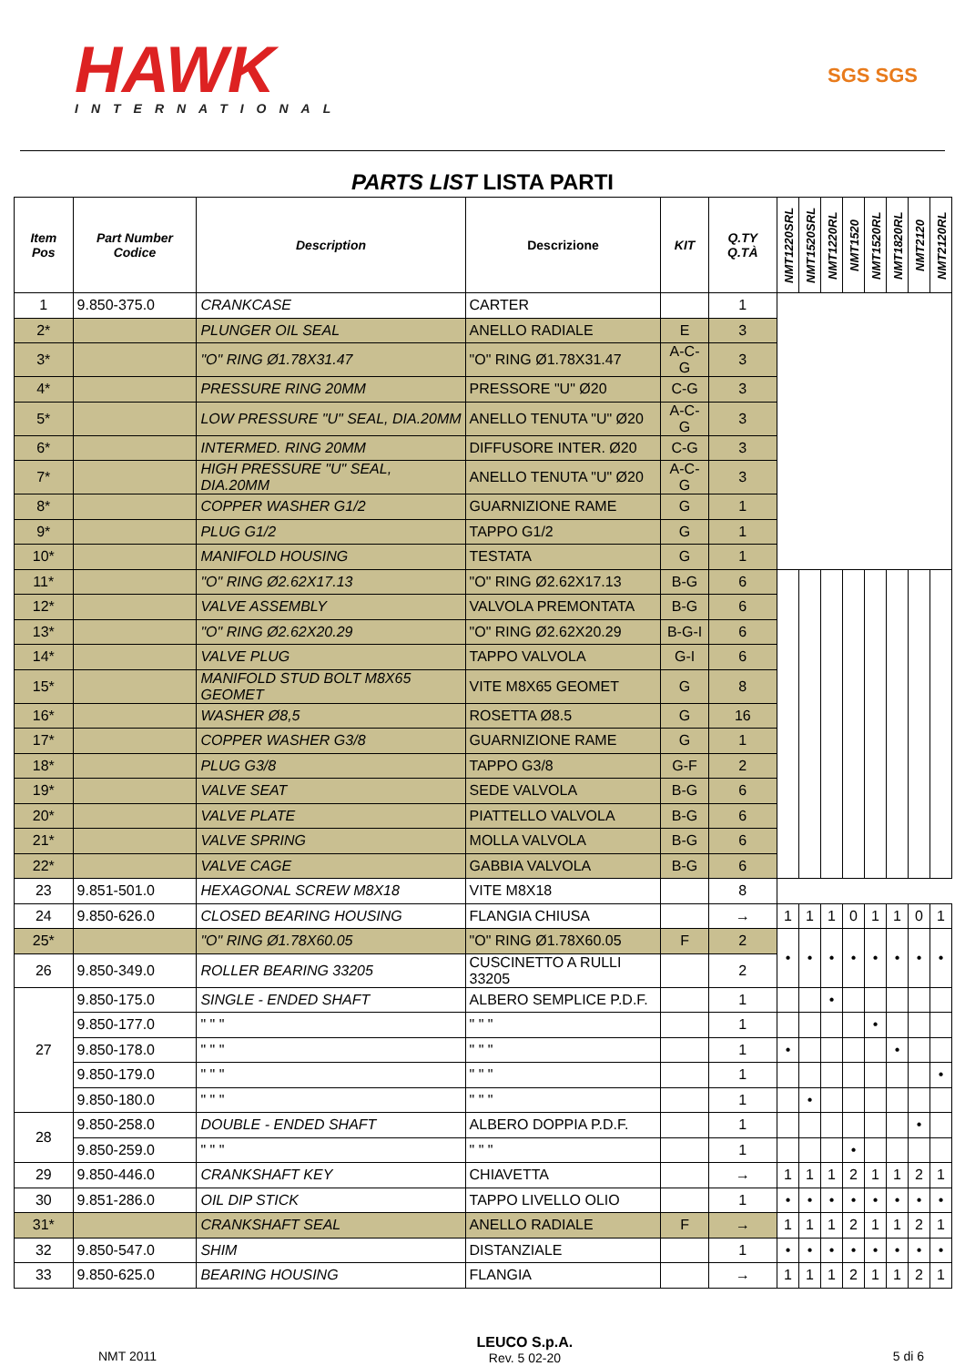HAWK
INTERNATIONAL
SGS SGS
PARTS LIST LISTA PARTI
| Item Pos | Part Number Codice | Description | Descrizione | KIT | Q.TY Q.TÀ | NMT1220SRL | NMT1520SRL | NMT1220RL | NMT1520 | NMT1520RL | NMT1820RL | NMT2120 | NMT2120RL |
| --- | --- | --- | --- | --- | --- | --- | --- | --- | --- | --- | --- | --- | --- |
| 1 | 9.850-375.0 | CRANKCASE | CARTER | | 1 | | | | | | | | |
| 2* | | PLUNGER OIL SEAL | ANELLO RADIALE | E | 3 | | | | | | | | |
| 3* | | "O" RING Ø1.78X31.47 | "O" RING Ø1.78X31.47 | A-C-G | 3 | | | | | | | | |
| 4* | | PRESSURE RING 20MM | PRESSORE "U" Ø20 | C-G | 3 | | | | | | | | |
| 5* | | LOW PRESSURE "U" SEAL, DIA.20MM | ANELLO TENUTA "U" Ø20 | A-C-G | 3 | | | | | | | | |
| 6* | | INTERMED. RING 20MM | DIFFUSORE INTER. Ø20 | C-G | 3 | | | | | | | | |
| 7* | | HIGH PRESSURE "U" SEAL, DIA.20MM | ANELLO TENUTA "U" Ø20 | A-C-G | 3 | | | | | | | | |
| 8* | | COPPER WASHER G1/2 | GUARNIZIONE RAME | G | 1 | | | | | | | | |
| 9* | | PLUG G1/2 | TAPPO G1/2 | G | 1 | | | | | | | | |
| 10* | | MANIFOLD HOUSING | TESTATA | G | 1 | | | | | | | | |
| 11* | | "O" RING Ø2.62X17.13 | "O" RING Ø2.62X17.13 | B-G | 6 | | | | | | | | |
| 12* | | VALVE ASSEMBLY | VALVOLA PREMONTATA | B-G | 6 | | | | | | | | |
| 13* | | "O" RING Ø2.62X20.29 | "O" RING Ø2.62X20.29 | B-G-I | 6 | | | | | | | | |
| 14* | | VALVE PLUG | TAPPO VALVOLA | G-I | 6 | | | | | | | | |
| 15* | | MANIFOLD STUD BOLT M8X65 GEOMET | VITE M8X65 GEOMET | G | 8 | | | | | | | | |
| 16* | | WASHER Ø8,5 | ROSETTA Ø8.5 | G | 16 | | | | | | | | |
| 17* | | COPPER WASHER G3/8 | GUARNIZIONE RAME | G | 1 | | | | | | | | |
| 18* | | PLUG G3/8 | TAPPO G3/8 | G-F | 2 | | | | | | | | |
| 19* | | VALVE SEAT | SEDE VALVOLA | B-G | 6 | | | | | | | | |
| 20* | | VALVE PLATE | PIATTELLO VALVOLA | B-G | 6 | | | | | | | | |
| 21* | | VALVE SPRING | MOLLA VALVOLA | B-G | 6 | | | | | | | | |
| 22* | | VALVE CAGE | GABBIA VALVOLA | B-G | 6 | | | | | | | | |
| 23 | 9.851-501.0 | HEXAGONAL SCREW M8X18 | VITE M8X18 | | 8 | | | | | | | | |
| 24 | 9.850-626.0 | CLOSED BEARING HOUSING | FLANGIA CHIUSA | | → | 1 | 1 | 1 | 0 | 1 | 1 | 0 | 1 |
| 25* | | "O" RING Ø1.78X60.05 | "O" RING Ø1.78X60.05 | F | 2 | • | • | • | • | • | • | • | • |
| 26 | 9.850-349.0 | ROLLER BEARING 33205 | CUSCINETTO A RULLI 33205 | | 2 | | | | | | | | |
| 27 | 9.850-175.0 | SINGLE - ENDED SHAFT | ALBERO SEMPLICE P.D.F. | | 1 | | | • | | | | | |
| | 9.850-177.0 | " " " | " " " | | 1 | | | | | • | | | |
| | 9.850-178.0 | " " " | " " " | | 1 | • | | | | | • | | |
| | 9.850-179.0 | " " " | " " " | | 1 | | | | | | | | • |
| | 9.850-180.0 | " " " | " " " | | 1 | | • | | | | | | |
| 28 | 9.850-258.0 | DOUBLE - ENDED SHAFT | ALBERO DOPPIA P.D.F. | | 1 | | | | | | | • | |
| | 9.850-259.0 | " " " | " " " | | 1 | | | | • | | | | |
| 29 | 9.850-446.0 | CRANKSHAFT KEY | CHIAVETTA | | → | 1 | 1 | 1 | 2 | 1 | 1 | 2 | 1 |
| 30 | 9.851-286.0 | OIL DIP STICK | TAPPO LIVELLO OLIO | | 1 | • | • | • | • | • | • | • | • |
| 31* | | CRANKSHAFT SEAL | ANELLO RADIALE | F | → | 1 | 1 | 1 | 2 | 1 | 1 | 2 | 1 |
| 32 | 9.850-547.0 | SHIM | DISTANZIALE | | 1 | • | • | • | • | • | • | • | • |
| 33 | 9.850-625.0 | BEARING HOUSING | FLANGIA | | → | 1 | 1 | 1 | 2 | 1 | 1 | 2 | 1 |
NMT 2011 LEUCO S.p.A.
Rev. 5 02-20
5 di 6